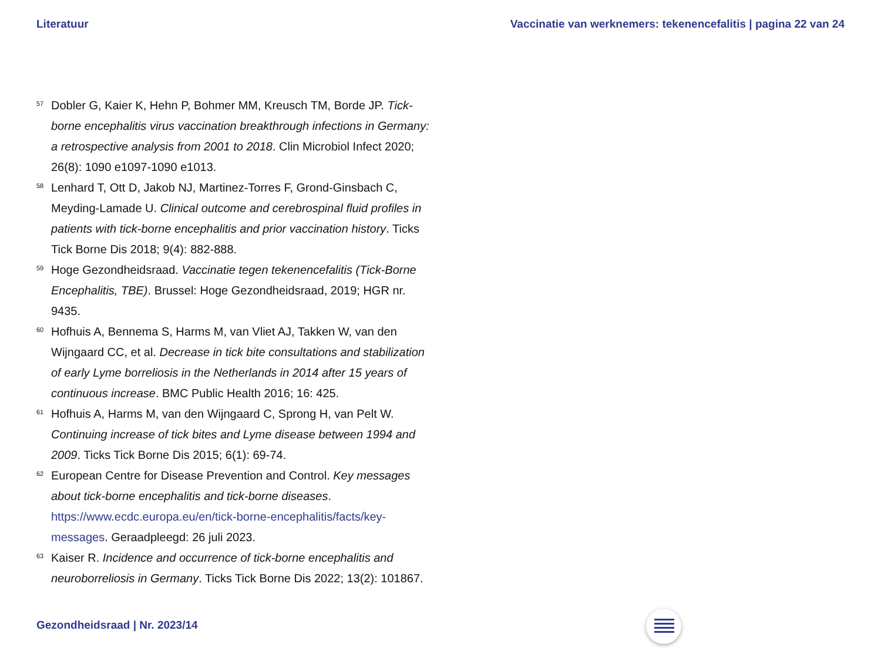Literatuur Vaccinatie van werknemers: tekenencefalitis | pagina 22 van 24
57
Dobler G, Kaier K, Hehn P, Bohmer MM, Kreusch TM, Borde JP. Tick-borne encephalitis virus vaccination breakthrough infections in Germany: a retrospective analysis from 2001 to 2018. Clin Microbiol Infect 2020; 26(8): 1090 e1097-1090 e1013.
58
Lenhard T, Ott D, Jakob NJ, Martinez-Torres F, Grond-Ginsbach C, Meyding-Lamade U. Clinical outcome and cerebrospinal fluid profiles in patients with tick-borne encephalitis and prior vaccination history. Ticks Tick Borne Dis 2018; 9(4): 882-888.
59
Hoge Gezondheidsraad. Vaccinatie tegen tekenencefalitis (Tick-Borne Encephalitis, TBE). Brussel: Hoge Gezondheidsraad, 2019; HGR nr. 9435.
60
Hofhuis A, Bennema S, Harms M, van Vliet AJ, Takken W, van den Wijngaard CC, et al. Decrease in tick bite consultations and stabilization of early Lyme borreliosis in the Netherlands in 2014 after 15 years of continuous increase. BMC Public Health 2016; 16: 425.
61
Hofhuis A, Harms M, van den Wijngaard C, Sprong H, van Pelt W. Continuing increase of tick bites and Lyme disease between 1994 and 2009. Ticks Tick Borne Dis 2015; 6(1): 69-74.
62
European Centre for Disease Prevention and Control. Key messages about tick-borne encephalitis and tick-borne diseases. https://www.ecdc.europa.eu/en/tick-borne-encephalitis/facts/key-messages. Geraadpleegd: 26 juli 2023.
63
Kaiser R. Incidence and occurrence of tick-borne encephalitis and neuroborreliosis in Germany. Ticks Tick Borne Dis 2022; 13(2): 101867.
Gezondheidsraad | Nr. 2023/14